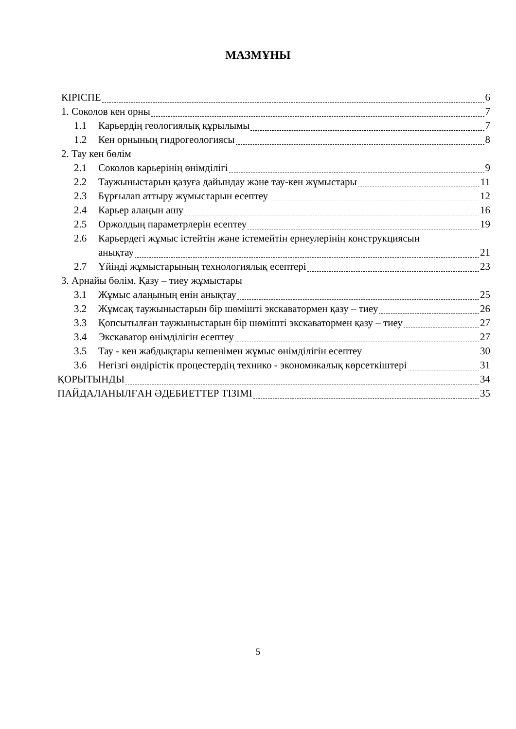МАЗМҰНЫ
КІРІСПЕ 6
1. Соколов кен орны 7
1.1 Карьердің геологиялық құрылымы 7
1.2 Кен орнының гидрогеологиясы 8
2. Тау кен бөлім
2.1 Соколов карьерінің өнімділігі 9
2.2 Таужыныстарын қазуға дайындау және тау-кен жұмыстары 11
2.3 Бұрғылап аттыру жұмыстарын есептеу 12
2.4 Карьер алаңын ашу 16
2.5 Оржолдың параметрлерін есептеу 19
2.6 Карьердегі жұмыс істейтін және істемейтін ернеулерінің конструкциясын
анықтау 21
2.7 Үйінді жұмыстарының технологиялық есептері 23
3. Арнайы бөлім. Қазу – тиеу жұмыстары
3.1 Жұмыс алаңының енін анықтау 25
3.2 Жұмсақ таужыныстарын бір шөмішті экскаватормен қазу – тиеу 26
3.3 Қопсытылған таужыныстарын бір шөмішті экскаватормен қазу – тиеу 27
3.4 Экскаватор өнімділігін есептеу 27
3.5 Тау - кен жабдықтары кешенімен жұмыс өнімділігін есептеу 30
3.6 Негізгі өндірістік процестердің технико - экономикалық көрсеткіштері 31
ҚОРЫТЫНДЫ 34
ПАЙДАЛАНЫЛҒАН ӘДЕБИЕТТЕР ТІЗІМІ 35
5